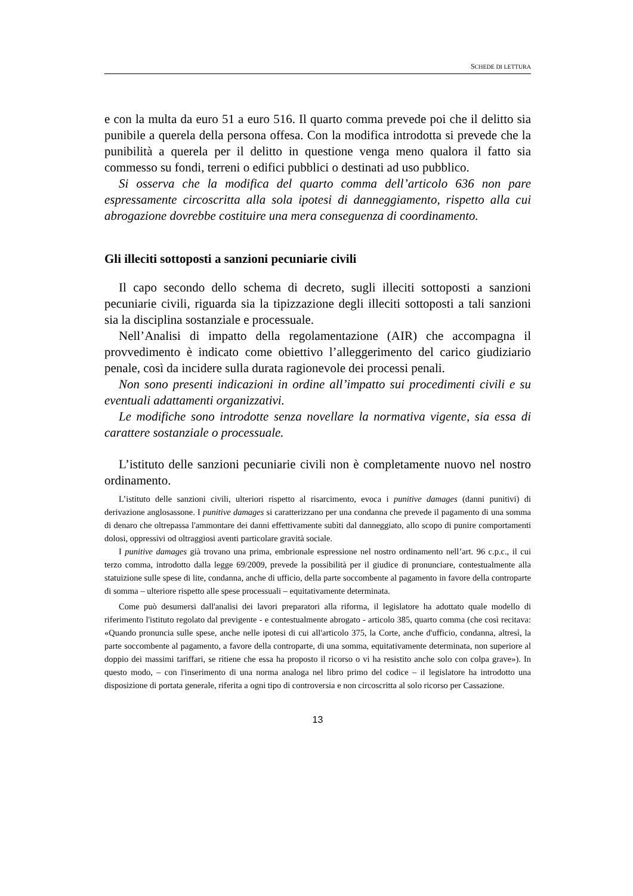SCHEDE DI LETTURA
e con la multa da euro 51 a euro 516. Il quarto comma prevede poi che il delitto sia punibile a querela della persona offesa. Con la modifica introdotta si prevede che la punibilità a querela per il delitto in questione venga meno qualora il fatto sia commesso su fondi, terreni o edifici pubblici o destinati ad uso pubblico.
Si osserva che la modifica del quarto comma dell’articolo 636 non pare espressamente circoscritta alla sola ipotesi di danneggiamento, rispetto alla cui abrogazione dovrebbe costituire una mera conseguenza di coordinamento.
Gli illeciti sottoposti a sanzioni pecuniarie civili
Il capo secondo dello schema di decreto, sugli illeciti sottoposti a sanzioni pecuniarie civili, riguarda sia la tipizzazione degli illeciti sottoposti a tali sanzioni sia la disciplina sostanziale e processuale.
Nell’Analisi di impatto della regolamentazione (AIR) che accompagna il provvedimento è indicato come obiettivo l’alleggerimento del carico giudiziario penale, così da incidere sulla durata ragionevole dei processi penali.
Non sono presenti indicazioni in ordine all’impatto sui procedimenti civili e su eventuali adattamenti organizzativi.
Le modifiche sono introdotte senza novellare la normativa vigente, sia essa di carattere sostanziale o processuale.
L’istituto delle sanzioni pecuniarie civili non è completamente nuovo nel nostro ordinamento.
L’istituto delle sanzioni civili, ulteriori rispetto al risarcimento, evoca i punitive damages (danni punitivi) di derivazione anglosassone. I punitive damages si caratterizzano per una condanna che prevede il pagamento di una somma di denaro che oltrepassa l'ammontare dei danni effettivamente subìti dal danneggiato, allo scopo di punire comportamenti dolosi, oppressivi od oltraggiosi aventi particolare gravità sociale.
I punitive damages già trovano una prima, embrionale espressione nel nostro ordinamento nell’art. 96 c.p.c., il cui terzo comma, introdotto dalla legge 69/2009, prevede la possibilità per il giudice di pronunciare, contestualmente alla statuizione sulle spese di lite, condanna, anche di ufficio, della parte soccombente al pagamento in favore della controparte di somma – ulteriore rispetto alle spese processuali – equitativamente determinata.
Come può desumersi dall'analisi dei lavori preparatori alla riforma, il legislatore ha adottato quale modello di riferimento l'istituto regolato dal previgente - e contestualmente abrogato - articolo 385, quarto comma (che così recitava: «Quando pronuncia sulle spese, anche nelle ipotesi di cui all'articolo 375, la Corte, anche d'ufficio, condanna, altresì, la parte soccombente al pagamento, a favore della controparte, di una somma, equitativamente determinata, non superiore al doppio dei massimi tariffari, se ritiene che essa ha proposto il ricorso o vi ha resistito anche solo con colpa grave»). In questo modo, – con l'inserimento di una norma analoga nel libro primo del codice – il legislatore ha introdotto una disposizione di portata generale, riferita a ogni tipo di controversia e non circoscritta al solo ricorso per Cassazione.
13